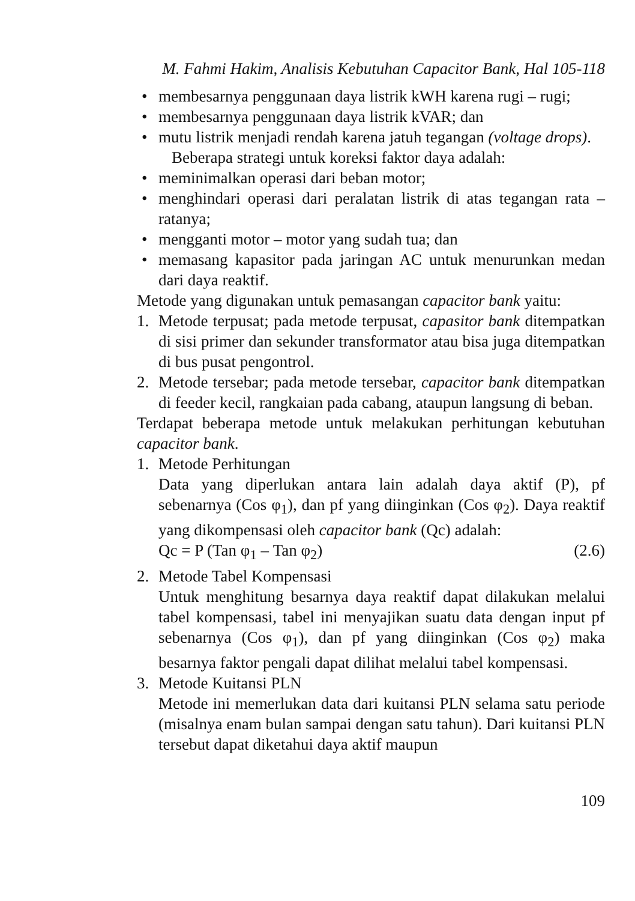M. Fahmi Hakim, Analisis Kebutuhan Capacitor Bank, Hal 105-118
• membesarnya penggunaan daya listrik kWH karena rugi – rugi;
• membesarnya penggunaan daya listrik kVAR; dan
• mutu listrik menjadi rendah karena jatuh tegangan (voltage drops).
Beberapa strategi untuk koreksi faktor daya adalah:
• meminimalkan operasi dari beban motor;
• menghindari operasi dari peralatan listrik di atas tegangan rata – ratanya;
• mengganti motor – motor yang sudah tua; dan
• memasang kapasitor pada jaringan AC untuk menurunkan medan dari daya reaktif.
Metode yang digunakan untuk pemasangan capacitor bank yaitu:
1. Metode terpusat; pada metode terpusat, capasitor bank ditempatkan di sisi primer dan sekunder transformator atau bisa juga ditempatkan di bus pusat pengontrol.
2. Metode tersebar; pada metode tersebar, capacitor bank ditempatkan di feeder kecil, rangkaian pada cabang, ataupun langsung di beban.
Terdapat beberapa metode untuk melakukan perhitungan kebutuhan capacitor bank.
1. Metode Perhitungan
Data yang diperlukan antara lain adalah daya aktif (P), pf sebenarnya (Cos φ<sub>1</sub>), dan pf yang diinginkan (Cos φ<sub>2</sub>). Daya reaktif yang dikompensasi oleh capacitor bank (Qc) adalah:
Qc = P (Tan φ<sub>1</sub> – Tan φ<sub>2</sub>) (2.6)
2. Metode Tabel Kompensasi
Untuk menghitung besarnya daya reaktif dapat dilakukan melalui tabel kompensasi, tabel ini menyajikan suatu data dengan input pf sebenarnya (Cos φ<sub>1</sub>), dan pf yang diinginkan (Cos φ<sub>2</sub>) maka besarnya faktor pengali dapat dilihat melalui tabel kompensasi.
3. Metode Kuitansi PLN
Metode ini memerlukan data dari kuitansi PLN selama satu periode (misalnya enam bulan sampai dengan satu tahun). Dari kuitansi PLN tersebut dapat diketahui daya aktif maupun
109